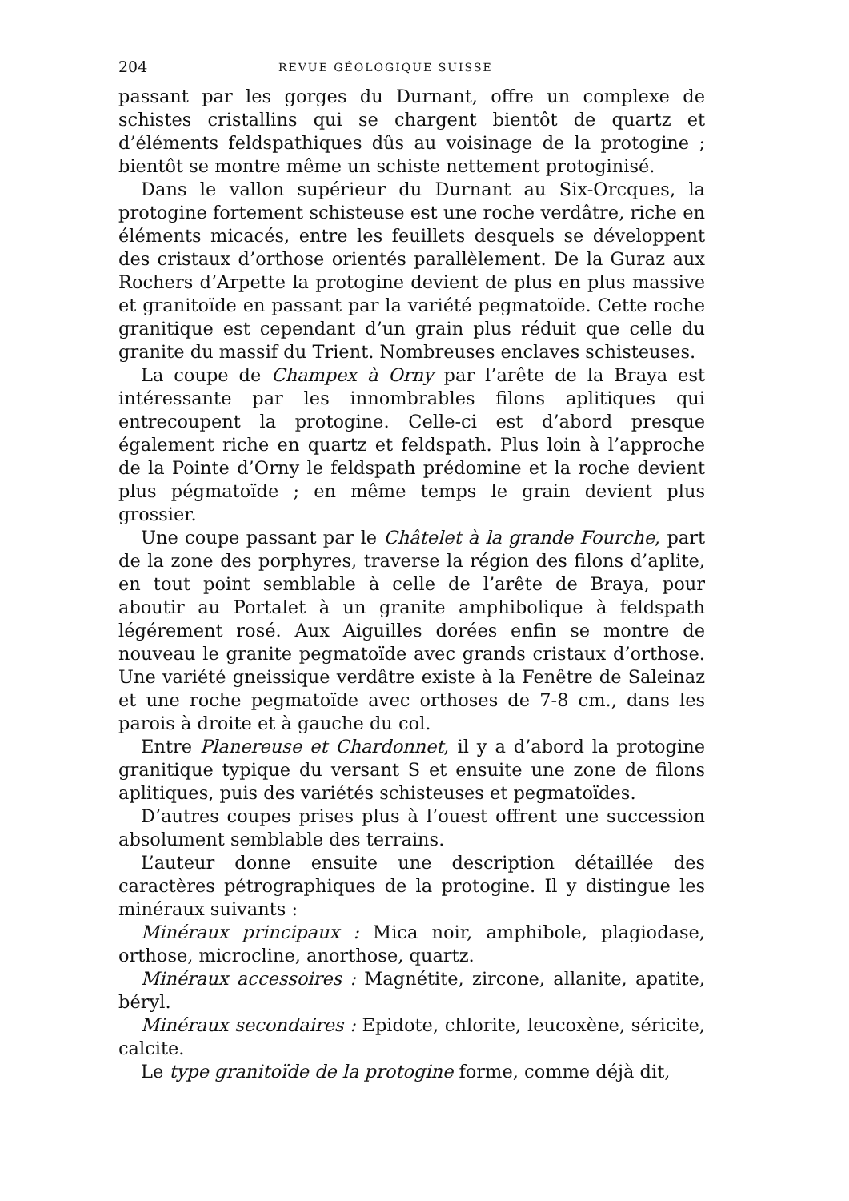204 REVUE GÉOLOGIQUE SUISSE
passant par les gorges du Durnant, offre un complexe de schistes cristallins qui se chargent bientôt de quartz et d’éléments feldspathiques dûs au voisinage de la protogine ; bientôt se montre même un schiste nettement protoginisé.
Dans le vallon supérieur du Durnant au Six-Orcques, la protogine fortement schisteuse est une roche verdâtre, riche en éléments micacés, entre les feuillets desquels se développent des cristaux d’orthose orientés parallèlement. De la Guraz aux Rochers d’Arpette la protogine devient de plus en plus massive et granitoïde en passant par la variété pegmatoïde. Cette roche granitique est cependant d’un grain plus réduit que celle du granite du massif du Trient. Nombreuses enclaves schisteuses.
La coupe de Champex à Orny par l’arête de la Braya est intéressante par les innombrables filons aplitiques qui entrecoupent la protogine. Celle-ci est d’abord presque également riche en quartz et feldspath. Plus loin à l’approche de la Pointe d’Orny le feldspath prédomine et la roche devient plus pégmatoïde ; en même temps le grain devient plus grossier.
Une coupe passant par le Châtelet à la grande Fourche, part de la zone des porphyres, traverse la région des filons d’aplite, en tout point semblable à celle de l’arête de Braya, pour aboutir au Portalet à un granite amphibolique à feldspath légérement rosé. Aux Aiguilles dorées enfin se montre de nouveau le granite pegmatoïde avec grands cristaux d’orthose. Une variété gneissique verdâtre existe à la Fenêtre de Saleinaz et une roche pegmatoïde avec orthoses de 7-8 cm., dans les parois à droite et à gauche du col.
Entre Planereuse et Chardonnet, il y a d’abord la protogine granitique typique du versant S et ensuite une zone de filons aplitiques, puis des variétés schisteuses et pegmatoïdes.
D’autres coupes prises plus à l’ouest offrent une succession absolument semblable des terrains.
L’auteur donne ensuite une description détaillée des caractères pétrographiques de la protogine. Il y distingue les minéraux suivants :
Minéraux principaux : Mica noir, amphibole, plagiodase, orthose, microcline, anorthose, quartz.
Minéraux accessoires : Magnétite, zircone, allanite, apatite, béryl.
Minéraux secondaires : Epidote, chlorite, leucoxène, séricite, calcite.
Le type granitoïde de la protogine forme, comme déjà dit,